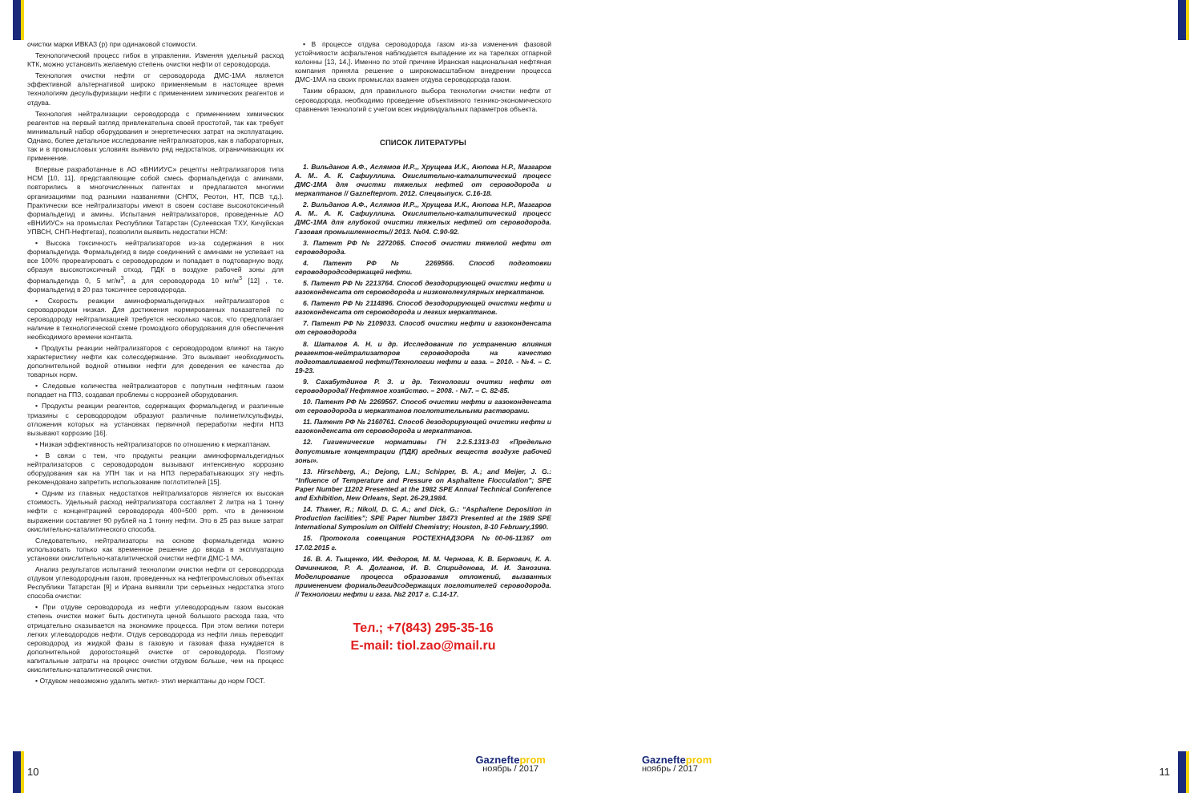очистки марки ИВКАЗ (р) при одинаковой стоимости.
Технологический процесс гибок в управлении. Изменяя удельный расход КТК, можно установить желаемую степень очистки нефти от сероводорода.
Технология очистки нефти от сероводорода ДМС-1МА является эффективной альтернативой широко применяемым в настоящее время технологиям десульфуризации нефти с применением химических реагентов и отдува.
Технология нейтрализации сероводорода с применением химических реагентов на первый взгляд привлекательна своей простотой, так как требует минимальный набор оборудования и энергетических затрат на эксплуатацию. Однако, более детальное исследование нейтрализаторов, как в лабораторных, так и в промысловых условиях выявило ряд недостатков, ограничивающих их применение.
Впервые разработанные в АО «ВНИИУС» рецепты нейтрализаторов типа НСМ [10, 11], представляющие собой смесь формальдегида с аминами, повторились в многочисленных патентах и предлагаются многими организациями под разными названиями (СНПХ, Реотон, НТ, ПСВ т.д.). Практически все нейтрализаторы имеют в своем составе высокотоксичный формальдегид и амины. Испытания нейтрализаторов, проведенные АО «ВНИИУС» на промыслах Республики Татарстан (Сулеевская ТХУ, Кичуйская УПВСН, СНП-Нефтегаз), позволили выявить недостатки НСМ:
• Высока токсичность нейтрализаторов из-за содержания в них формальдегида. Формальдегид в виде соединений с аминами не успевает на все 100% прореагировать с сероводородом и попадает в подтоварную воду, образуя высокотоксичный отход. ПДК в воздухе рабочей зоны для формальдегида 0, 5 мг/м<sup>3</sup>, а для сероводорода 10 мг/м<sup>3</sup> [12] , т.е. формальдегид в 20 раз токсичнее сероводорода.
• Скорость реакции аминоформальдегидных нейтрализаторов с сероводородом низкая. Для достижения нормированных показателей по сероводороду нейтрализацией требуется несколько часов, что предполагает наличие в технологической схеме громоздкого оборудования для обеспечения необходимого времени контакта.
• Продукты реакции нейтрализаторов с сероводородом влияют на такую характеристику нефти как солесодержание. Это вызывает необходимость дополнительной водной отмывки нефти для доведения ее качества до товарных норм.
• Следовые количества нейтрализаторов с попутным нефтяным газом попадает на ГПЗ, создавая проблемы с коррозией оборудования.
• Продукты реакции реагентов, содержащих формальдегид и различные триазины с сероводородом образуют различные полиметилсульфиды, отложения которых на установках первичной переработки нефти НПЗ вызывают коррозию [16].
• Низкая эффективность нейтрализаторов по отношению к меркаптанам.
• В связи с тем, что продукты реакции аминоформальдегидных нейтрализаторов с сероводородом вызывают интенсивную коррозию оборудования как на УПН так и на НПЗ перерабатывающих эту нефть рекомендовано запретить использование поглотителей [15].
• Одним из главных недостатков нейтрализаторов является их высокая стоимость. Удельный расход нейтрализатора составляет 2 литра на 1 тонну нефти с концентрацией сероводорода 400÷500 ppm. что в денежном выражении составляет 90 рублей на 1 тонну нефти. Это в 25 раз выше затрат окислительно-каталитического способа.
Следовательно, нейтрализаторы на основе формальдегида можно использовать только как временное решение до ввода в эксплуатацию установки окислительно-каталитической очистки нефти ДМС-1 МА.
Анализ результатов испытаний технологии очистки нефти от сероводорода отдувом углеводородным газом, проведенных на нефтепромысловых объектах Республики Татарстан [9] и Ирана выявили три серьезных недостатка этого способа очистки:
• При отдуве сероводорода из нефти углеводородным газом высокая степень очистки может быть достигнута ценой большого расхода газа, что отрицательно сказывается на экономике процесса. При этом велики потери легких углеводородов нефти. Отдув сероводорода из нефти лишь переводит сероводород из жидкой фазы в газовую и газовая фаза нуждается в дополнительной дорогостоящей очистке от сероводорода. Поэтому капитальные затраты на процесс очистки отдувом больше, чем на процесс окислительно-каталитической очистки.
• Отдувом невозможно удалить метил- этил меркаптаны до норм ГОСТ.
• В процессе отдува сероводорода газом из-за изменения фазовой устойчивости асфальтенов наблюдается выпадение их на тарелках отпарной колонны [13, 14,]. Именно по этой причине Иранская национальная нефтяная компания приняла решение о широкомасштабном внедрении процесса ДМС-1МА на своих промыслах взамен отдува сероводорода газом.
Таким образом, для правильного выбора технологии очистки нефти от сероводорода, необходимо проведение объективного технико-экономического сравнения технологий с учетом всех индивидуальных параметров объекта.
СПИСОК ЛИТЕРАТУРЫ
1. Вильданов А.Ф., Аслямов И.Р.,, Хрущева И.К., Аюпова Н.Р., Мазгаров А. М.. А. К. Сафиуллина. Окислительно-каталитический процесс ДМС-1МА для очистки тяжелых нефтей от сероводорода и меркаптанов // Gazneftеprom. 2012. Спецвыпуск. С.16-18.
2. Вильданов А.Ф., Аслямов И.Р.,, Хрущева И.К., Аюпова Н.Р., Мазгаров А. М.. А. К. Сафиуллина. Окислительно-каталитический процесс ДМС-1МА для глубокой очистки тяжелых нефтей от сероводорода. Газовая промышленность// 2013. №04. С.90-92.
3. Патент РФ № 2272065. Способ очистки тяжелой нефти от сероводорода.
4. Патент РФ № 2269566. Способ подготовки сероводородсодержащей нефти.
5. Патент РФ № 2213764. Способ дезодорирующей очистки нефти и газоконденсата от сероводорода и низкомолекулярных меркаптанов.
6. Патент РФ № 2114896. Способ дезодорирующей очистки нефти и газоконденсата от сероводорода и легких меркаптанов.
7. Патент РФ № 2109033. Способ очистки нефти и газоконденсата от сероводорода
8. Шаталов А. Н. и др. Исследования по устранению влияния реагентов-нейтрализаторов сероводорода на качество подготавливаемой нефти//Технологии нефти и газа. – 2010. - №4. – С. 19-23.
9. Сахабутдинов Р. З. и др. Технологии очитки нефти от сероводорода// Нефтяное хозяйство. – 2008. - №7. – С. 82-85.
10. Патент РФ № 2269567. Способ очистки нефти и газоконденсата от сероводорода и меркаптанов поглотительными растворами.
11. Патент РФ № 2160761. Способ дезодорирующей очистки нефти и газоконденсата от сероводорода и меркаптанов.
12. Гигиенические нормативы ГН 2.2.5.1313-03 «Предельно допустимые концентрации (ПДК) вредных веществ воздухе рабочей зоны».
13. Hirschberg, A.; Dejong, L.N.; Schipper, B. A.; and Meijer, J. G.: “Influence of Temperature and Pressure on Asphaltene Flocculation”; SPE Paper Number 11202 Presented at the 1982 SPE Annual Technical Conference and Exhibition, New Orleans, Sept. 26-29,1984.
14. Thawer, R.; Nikoll, D. C. A.; and Dick, G.: “Asphaltene Deposition in Production facilities”; SPE Paper Number 18473 Presented at the 1989 SPE International Symposium on Oilfield Chemistry; Houston, 8-10 February,1990.
15. Протокола совещания РОСТЕХНАДЗОРА №00-06-11367 от 17.02.2015 г.
16. В. А. Тыщенко, ИИ. Федоров, М. М. Чернова, К. В. Беркович, К. А. Овчинников, Р. А. Долганов, И. В. Спиридонова, И. И. Занозина. Моделирование процесса образования отложений, вызванных применением формальдегидсодержащих поглотителей сероводорода. // Технологии нефти и газа. №2 2017 г. С.14-17.
Тел.; +7(843) 295-35-16
E-mail: tiol.zao@mail.ru
10
Gaznefteprom
ноябрь / 2017
Gaznefteprom
ноябрь / 2017
11